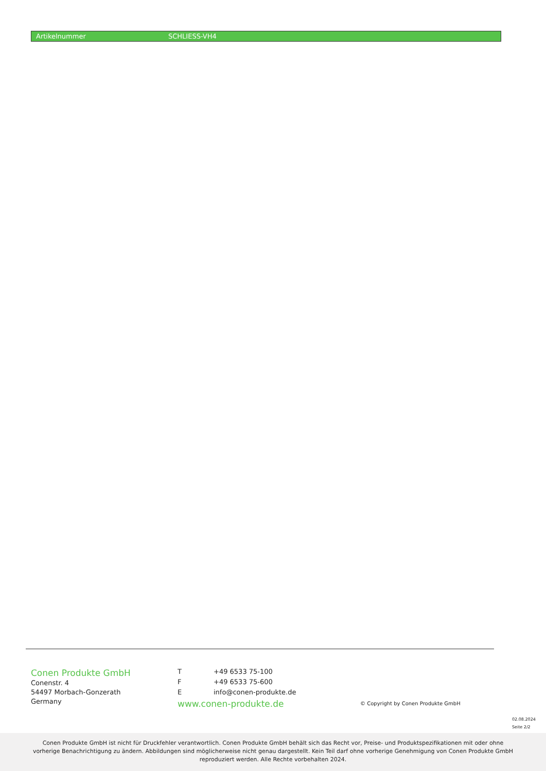| Artikelnummer | SCHLIESS-VH4 |
Conen Produkte GmbH
Conenstr. 4
54497 Morbach-Gonzerath
Germany
| T | +49 6533 75-100 |
| F | +49 6533 75-600 |
| E | info@conen-produkte.de |
www.conen-produkte.de
© Copyright by Conen Produkte GmbH
02.08.2024
Seite 2/2
Conen Produkte GmbH ist nicht für Druckfehler verantwortlich. Conen Produkte GmbH behält sich das Recht vor, Preise- und Produktspezifikationen mit oder ohne
vorherige Benachrichtigung zu ändern. Abbildungen sind möglicherweise nicht genau dargestellt. Kein Teil darf ohne vorherige Genehmigung von Conen Produkte GmbH
reproduziert werden. Alle Rechte vorbehalten 2024.